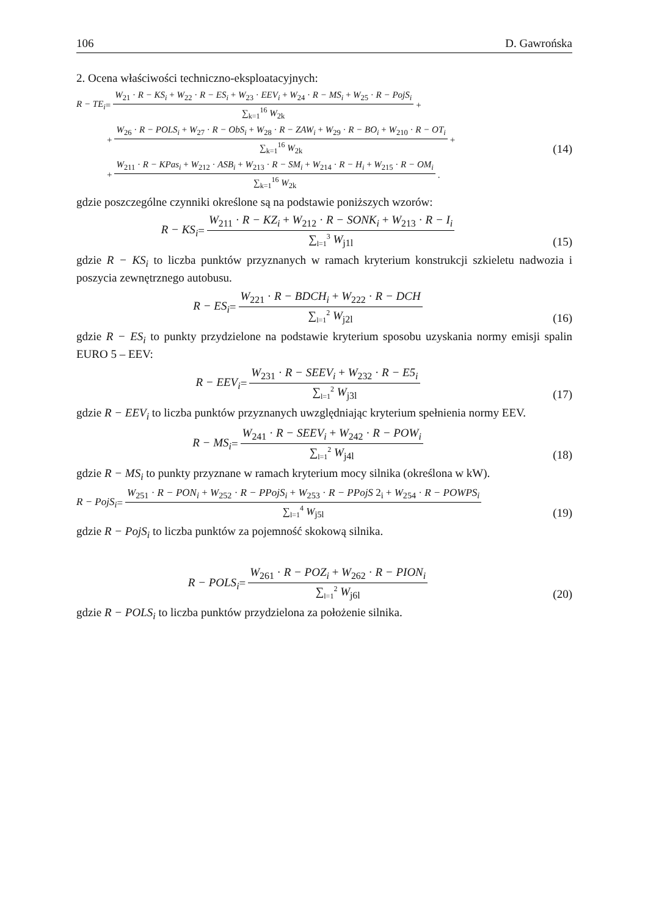106 D. Gawrońska
2. Ocena właściwości techniczno-eksploatacyjnych:
R − TE<sub>i</sub> = W<sub>21</sub> · R − KS<sub>i</sub> + W<sub>22</sub> · R − ES<sub>i</sub> + W<sub>23</sub> · EEV<sub>i</sub> + W<sub>24</sub> · R − MS<sub>i</sub> + W<sub>25</sub> · R − PojS<sub>i</sub> ∑<sub>k=1</sub><sup>16</sup> W<sub>2k</sub> +
+ W<sub>26</sub> · R − POLS<sub>i</sub> + W<sub>27</sub> · R − ObS<sub>i</sub> + W<sub>28</sub> · R − ZAW<sub>i</sub> + W<sub>29</sub> · R − BO<sub>i</sub> + W<sub>210</sub> · R − OT<sub>i</sub> ∑<sub>k=1</sub><sup>16</sup> W<sub>2k</sub> +
(14)
+ W<sub>211</sub> · R − KPas<sub>i</sub> + W<sub>212</sub> · ASB<sub>i</sub> + W<sub>213</sub> · R − SM<sub>i</sub> + W<sub>214</sub> · R − H<sub>i</sub> + W<sub>215</sub> · R − OM<sub>i</sub> ∑<sub>k=1</sub><sup>16</sup> W<sub>2k</sub> .
gdzie poszczególne czynniki określone są na podstawie poniższych wzorów:
R − KS<sub>i</sub> = W<sub>211</sub> · R − KZ<sub>i</sub> + W<sub>212</sub> · R − SONK<sub>i</sub> + W<sub>213</sub> · R − I<sub>i</sub> ∑<sub>l=1</sub><sup>3</sup> W<sub>j1l</sub>
(15)
gdzie R − KS<sub>i</sub> to liczba punktów przyznanych w ramach kryterium konstrukcji szkieletu nadwozia i poszycia zewnętrznego autobusu.
R − ES<sub>i</sub> = W<sub>221</sub> · R − BDCH<sub>i</sub> + W<sub>222</sub> · R − DCH ∑<sub>l=1</sub><sup>2</sup> W<sub>j2l</sub>
(16)
gdzie R − ES<sub>i</sub> to punkty przydzielone na podstawie kryterium sposobu uzyskania normy emisji spalin EURO 5 – EEV:
R − EEV<sub>i</sub> = W<sub>231</sub> · R − SEEV<sub>i</sub> + W<sub>232</sub> · R − E5<sub>i</sub> ∑<sub>l=1</sub><sup>2</sup> W<sub>j3l</sub>
(17)
gdzie R − EEV<sub>i</sub> to liczba punktów przyznanych uwzględniając kryterium spełnienia normy EEV.
R − MS<sub>i</sub> = W<sub>241</sub> · R − SEEV<sub>i</sub> + W<sub>242</sub> · R − POW<sub>i</sub> ∑<sub>l=1</sub><sup>2</sup> W<sub>j4l</sub>
(18)
gdzie R − MS<sub>i</sub> to punkty przyznane w ramach kryterium mocy silnika (określona w kW).
R − PojS<sub>i</sub> = W<sub>251</sub> · R − PON<sub>i</sub> + W<sub>252</sub> · R − PPojS<sub>i</sub> + W<sub>253</sub> · R − PPojS 2<sub>i</sub> + W<sub>254</sub> · R − POWPS<sub>i</sub> ∑<sub>l=1</sub><sup>4</sup> W<sub>j5l</sub>
(19)
gdzie R − PojS<sub>i</sub> to liczba punktów za pojemność skokową silnika.
R − POLS<sub>i</sub> = W<sub>261</sub> · R − POZ<sub>i</sub> + W<sub>262</sub> · R − PION<sub>i</sub> ∑<sub>l=1</sub><sup>2</sup> W<sub>j6l</sub>
(20)
gdzie R − POLS<sub>i</sub> to liczba punktów przydzielona za położenie silnika.